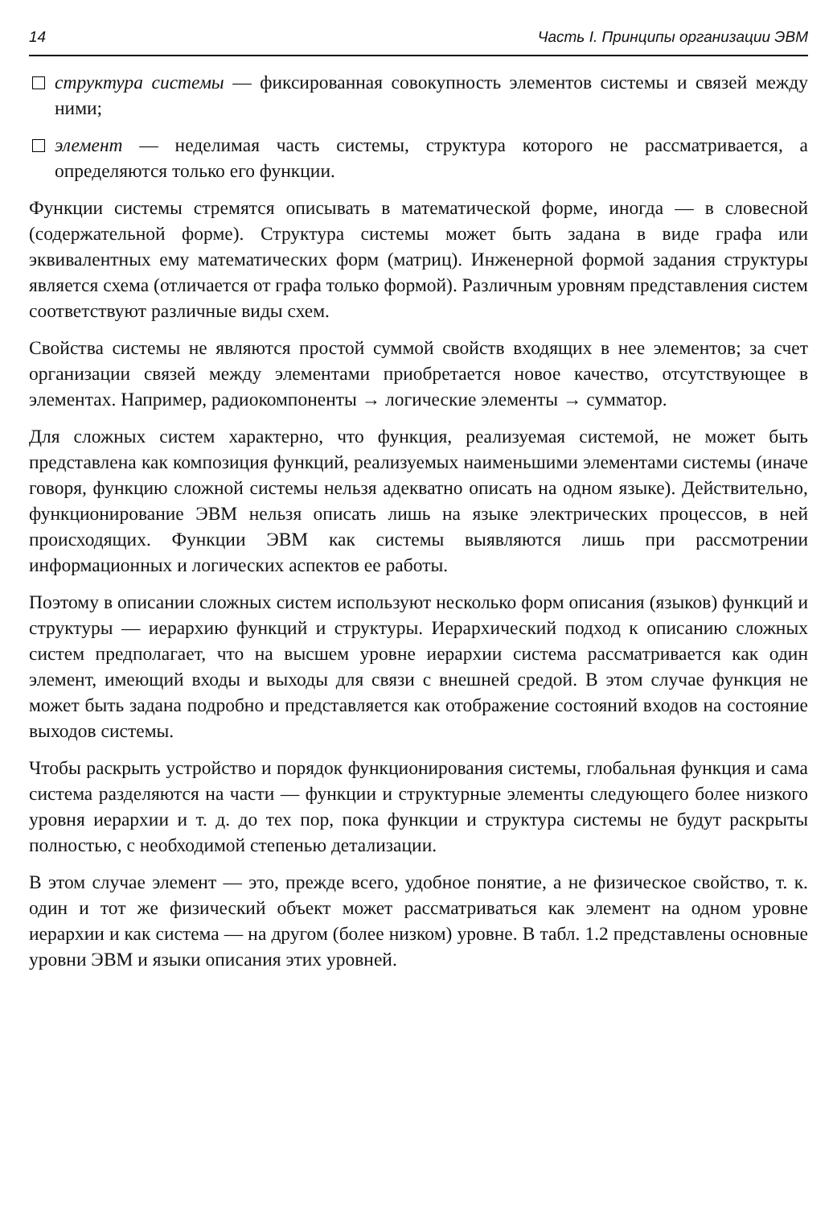14 Часть I. Принципы организации ЭВМ
структура системы — фиксированная совокупность элементов системы и связей между ними;
элемент — неделимая часть системы, структура которого не рассматривается, а определяются только его функции.
Функции системы стремятся описывать в математической форме, иногда — в словесной (содержательной форме). Структура системы может быть задана в виде графа или эквивалентных ему математических форм (матриц). Инженерной формой задания структуры является схема (отличается от графа только формой). Различным уровням представления систем соответствуют различные виды схем.
Свойства системы не являются простой суммой свойств входящих в нее элементов; за счет организации связей между элементами приобретается новое качество, отсутствующее в элементах. Например, радиокомпоненты → логические элементы → сумматор.
Для сложных систем характерно, что функция, реализуемая системой, не может быть представлена как композиция функций, реализуемых наименьшими элементами системы (иначе говоря, функцию сложной системы нельзя адекватно описать на одном языке). Действительно, функционирование ЭВМ нельзя описать лишь на языке электрических процессов, в ней происходящих. Функции ЭВМ как системы выявляются лишь при рассмотрении информационных и логических аспектов ее работы.
Поэтому в описании сложных систем используют несколько форм описания (языков) функций и структуры — иерархию функций и структуры. Иерархический подход к описанию сложных систем предполагает, что на высшем уровне иерархии система рассматривается как один элемент, имеющий входы и выходы для связи с внешней средой. В этом случае функция не может быть задана подробно и представляется как отображение состояний входов на состояние выходов системы.
Чтобы раскрыть устройство и порядок функционирования системы, глобальная функция и сама система разделяются на части — функции и структурные элементы следующего более низкого уровня иерархии и т. д. до тех пор, пока функции и структура системы не будут раскрыты полностью, с необходимой степенью детализации.
В этом случае элемент — это, прежде всего, удобное понятие, а не физическое свойство, т. к. один и тот же физический объект может рассматриваться как элемент на одном уровне иерархии и как система — на другом (более низком) уровне. В табл. 1.2 представлены основные уровни ЭВМ и языки описания этих уровней.